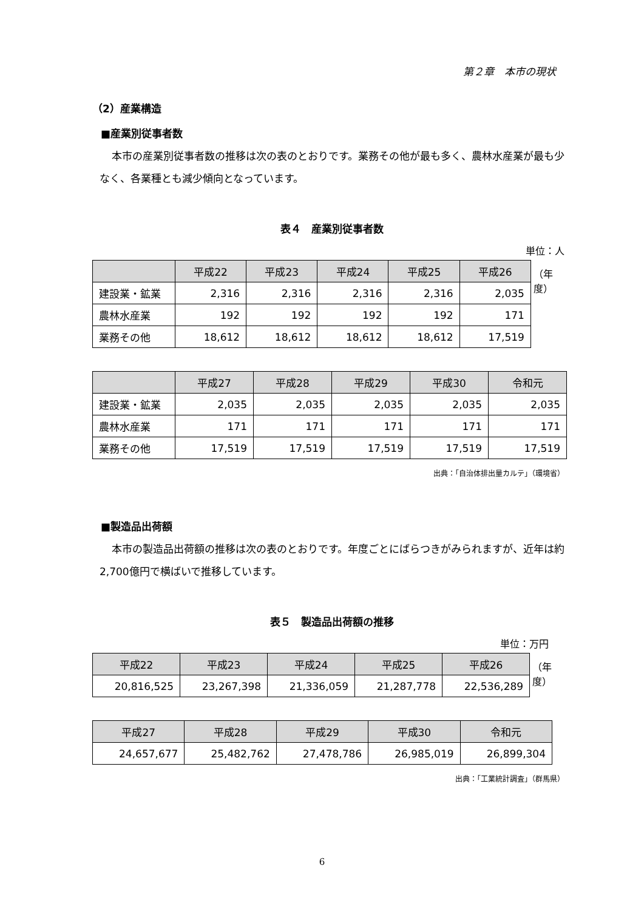第２章　本市の現状
（2）産業構造
■産業別従事者数
本市の産業別従事者数の推移は次の表のとおりです。業務その他が最も多く、農林水産業が最も少なく、各業種とも減少傾向となっています。
表４　産業別従事者数
単位：人
| | 平成22 | 平成23 | 平成24 | 平成25 | 平成26 |
| --- | --- | --- | --- | --- | --- |
| 建設業・鉱業 | 2,316 | 2,316 | 2,316 | 2,316 | 2,035 |
| 農林水産業 | 192 | 192 | 192 | 192 | 171 |
| 業務その他 | 18,612 | 18,612 | 18,612 | 18,612 | 17,519 |
（年度）
| | 平成27 | 平成28 | 平成29 | 平成30 | 令和元 |
| --- | --- | --- | --- | --- | --- |
| 建設業・鉱業 | 2,035 | 2,035 | 2,035 | 2,035 | 2,035 |
| 農林水産業 | 171 | 171 | 171 | 171 | 171 |
| 業務その他 | 17,519 | 17,519 | 17,519 | 17,519 | 17,519 |
出典：「自治体排出量カルテ」（環境省）
■製造品出荷額
本市の製造品出荷額の推移は次の表のとおりです。年度ごとにばらつきがみられますが、近年は約2,700億円で横ばいで推移しています。
表５　製造品出荷額の推移
単位：万円
| 平成22 | 平成23 | 平成24 | 平成25 | 平成26 |
| --- | --- | --- | --- | --- |
| 20,816,525 | 23,267,398 | 21,336,059 | 21,287,778 | 22,536,289 |
（年度）
| 平成27 | 平成28 | 平成29 | 平成30 | 令和元 |
| --- | --- | --- | --- | --- |
| 24,657,677 | 25,482,762 | 27,478,786 | 26,985,019 | 26,899,304 |
出典：「工業統計調査」（群馬県）
6